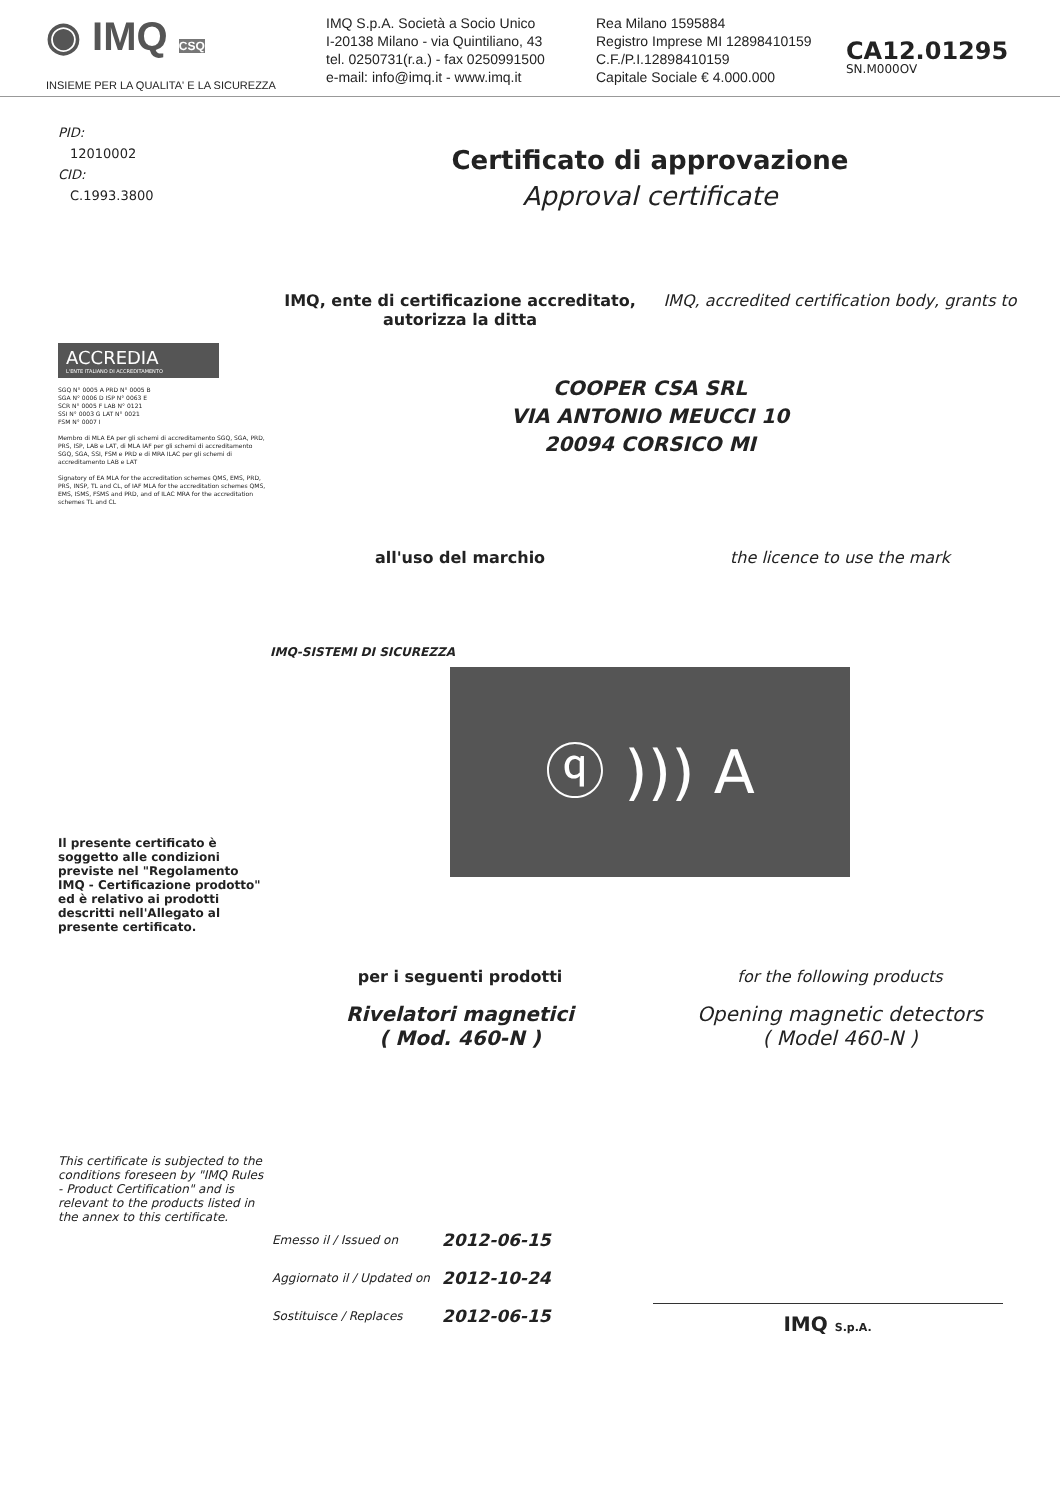◉ IMQ CSQ
INSIEME PER LA QUALITA' E LA SICUREZZA
IMQ S.p.A. Società a Socio Unico
I-20138 Milano - via Quintiliano, 43
tel. 0250731(r.a.) - fax 0250991500
e-mail: info@imq.it - www.imq.it
Rea Milano 1595884
Registro Imprese MI 12898410159
C.F./P.I.12898410159
Capitale Sociale € 4.000.000
CA12.01295
SN.M000OV
PID:
12010002
CID:
C.1993.3800
ACCREDIA
L'ENTE ITALIANO DI ACCREDITAMENTO
SGQ N° 0005 A PRD N° 0005 B
SGA N° 0006 D ISP N° 0063 E
SCR N° 0005 F LAB N° 0121
SSI N° 0003 G LAT N° 0021
FSM N° 0007 I
Membro di MLA EA per gli schemi di accreditamento SGQ, SGA, PRD, PRS, ISP, LAB e LAT, di MLA IAF per gli schemi di accreditamento SGQ, SGA, SSI, FSM e PRD e di MRA ILAC per gli schemi di accreditamento LAB e LAT
Signatory of EA MLA for the accreditation schemes QMS, EMS, PRD, PRS, INSP, TL and CL, of IAF MLA for the accreditation schemes QMS, EMS, ISMS, FSMS and PRD, and of ILAC MRA for the accreditation schemes TL and CL
Il presente certificato è soggetto alle condizioni previste nel "Regolamento IMQ - Certificazione prodotto" ed è relativo ai prodotti descritti nell'Allegato al presente certificato.
This certificate is subjected to the conditions foreseen by "IMQ Rules - Product Certification" and is relevant to the products listed in the annex to this certificate.
Certificato di approvazione
Approval certificate
IMQ, ente di certificazione accreditato, autorizza la ditta
IMQ, accredited certification body, grants to
COOPER CSA SRL
VIA ANTONIO MEUCCI 10
20094 CORSICO MI
all'uso del marchio the licence to use the mark
IMQ-SISTEMI DI SICUREZZA
ⓠ ))) A
per i seguenti prodotti for the following products
Rivelatori magnetici
( Mod. 460-N )
Opening magnetic detectors
( Model 460-N )
| Emesso il / Issued on | 2012-06-15 |
| Aggiornato il / Updated on | 2012-10-24 |
| Sostituisce / Replaces | 2012-06-15 |
IMQ S.p.A.